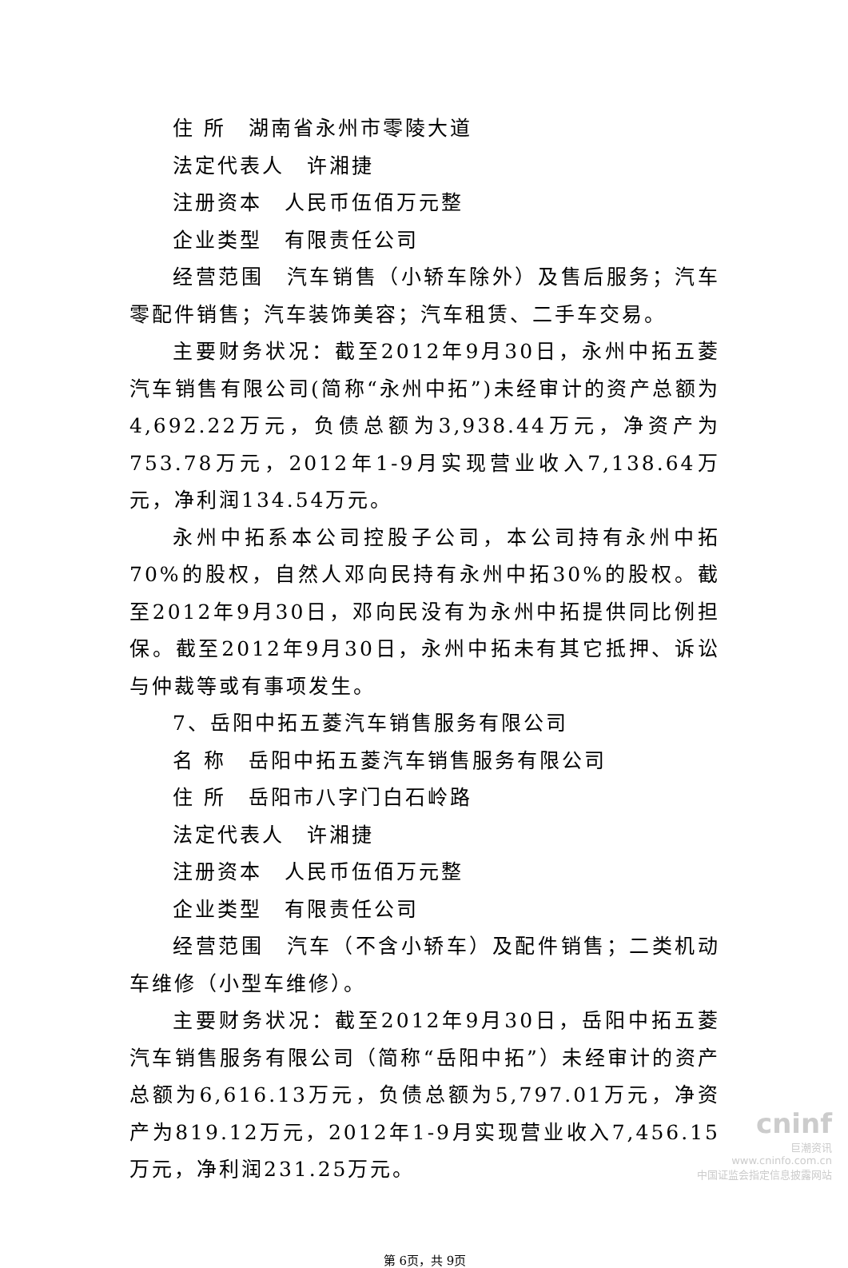住 所　湖南省永州市零陵大道
法定代表人　许湘捷
注册资本　人民币伍佰万元整
企业类型　有限责任公司
经营范围　汽车销售（小轿车除外）及售后服务；汽车零配件销售；汽车装饰美容；汽车租赁、二手车交易。
主要财务状况：截至2012年9月30日，永州中拓五菱汽车销售有限公司(简称“永州中拓”)未经审计的资产总额为4,692.22万元，负债总额为3,938.44万元，净资产为753.78万元，2012年1-9月实现营业收入7,138.64万元，净利润134.54万元。
永州中拓系本公司控股子公司，本公司持有永州中拓70%的股权，自然人邓向民持有永州中拓30%的股权。截至2012年9月30日，邓向民没有为永州中拓提供同比例担保。截至2012年9月30日，永州中拓未有其它抵押、诉讼与仲裁等或有事项发生。
7、岳阳中拓五菱汽车销售服务有限公司
名 称　岳阳中拓五菱汽车销售服务有限公司
住 所　岳阳市八字门白石岭路
法定代表人　许湘捷
注册资本　人民币伍佰万元整
企业类型　有限责任公司
经营范围　汽车（不含小轿车）及配件销售；二类机动车维修（小型车维修）。
主要财务状况：截至2012年9月30日，岳阳中拓五菱汽车销售服务有限公司（简称“岳阳中拓”）未经审计的资产总额为6,616.13万元，负债总额为5,797.01万元，净资产为819.12万元，2012年1-9月实现营业收入7,456.15万元，净利润231.25万元。
第 6页，共 9页
cninf
巨潮资讯
www.cninfo.com.cn
中国证监会指定信息披露网站